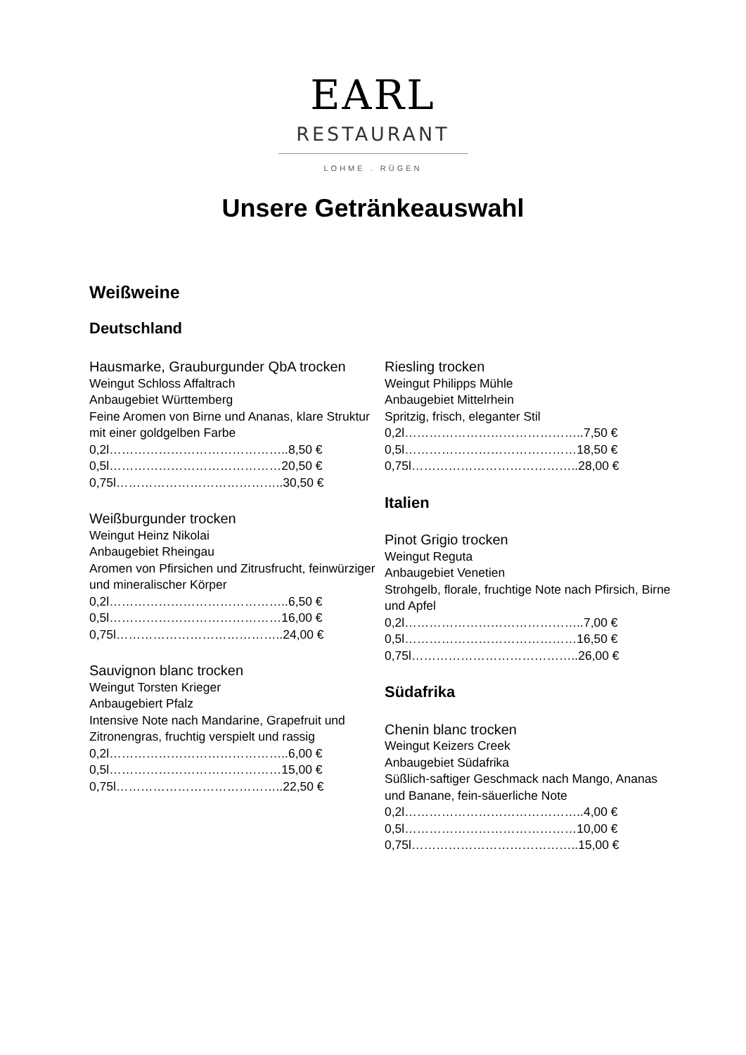EARL
RESTAURANT
LOHME . RÜGEN
Unsere Getränkeauswahl
Weißweine
Deutschland
Hausmarke, Grauburgunder QbA trocken
Weingut Schloss Affaltrach
Anbaugebiet Württemberg
Feine Aromen von Birne und Ananas, klare Struktur mit einer goldgelben Farbe
0,2l……………………………………..8,50 €
0,5l……………………………………20,50 €
0,75l…………………………………..30,50 €
Weißburgunder trocken
Weingut Heinz Nikolai
Anbaugebiet Rheingau
Aromen von Pfirsichen und Zitrusfrucht, feinwürziger und mineralischer Körper
0,2l……………………………………..6,50 €
0,5l……………………………………16,00 €
0,75l…………………………………..24,00 €
Sauvignon blanc trocken
Weingut Torsten Krieger
Anbaugebiert Pfalz
Intensive Note nach Mandarine, Grapefruit und Zitronengras, fruchtig verspielt und rassig
0,2l……………………………………..6,00 €
0,5l……………………………………15,00 €
0,75l…………………………………..22,50 €
Riesling trocken
Weingut Philipps Mühle
Anbaugebiet Mittelrhein
Spritzig, frisch, eleganter Stil
0,2l……………………………………..7,50 €
0,5l……………………………………18,50 €
0,75l…………………………………..28,00 €
Italien
Pinot Grigio trocken
Weingut Reguta
Anbaugebiet Venetien
Strohgelb, florale, fruchtige Note nach Pfirsich, Birne und Apfel
0,2l……………………………………..7,00 €
0,5l……………………………………16,50 €
0,75l…………………………………..26,00 €
Südafrika
Chenin blanc trocken
Weingut Keizers Creek
Anbaugebiet Südafrika
Süßlich-saftiger Geschmack nach Mango, Ananas und Banane, fein-säuerliche Note
0,2l……………………………………..4,00 €
0,5l……………………………………10,00 €
0,75l…………………………………..15,00 €